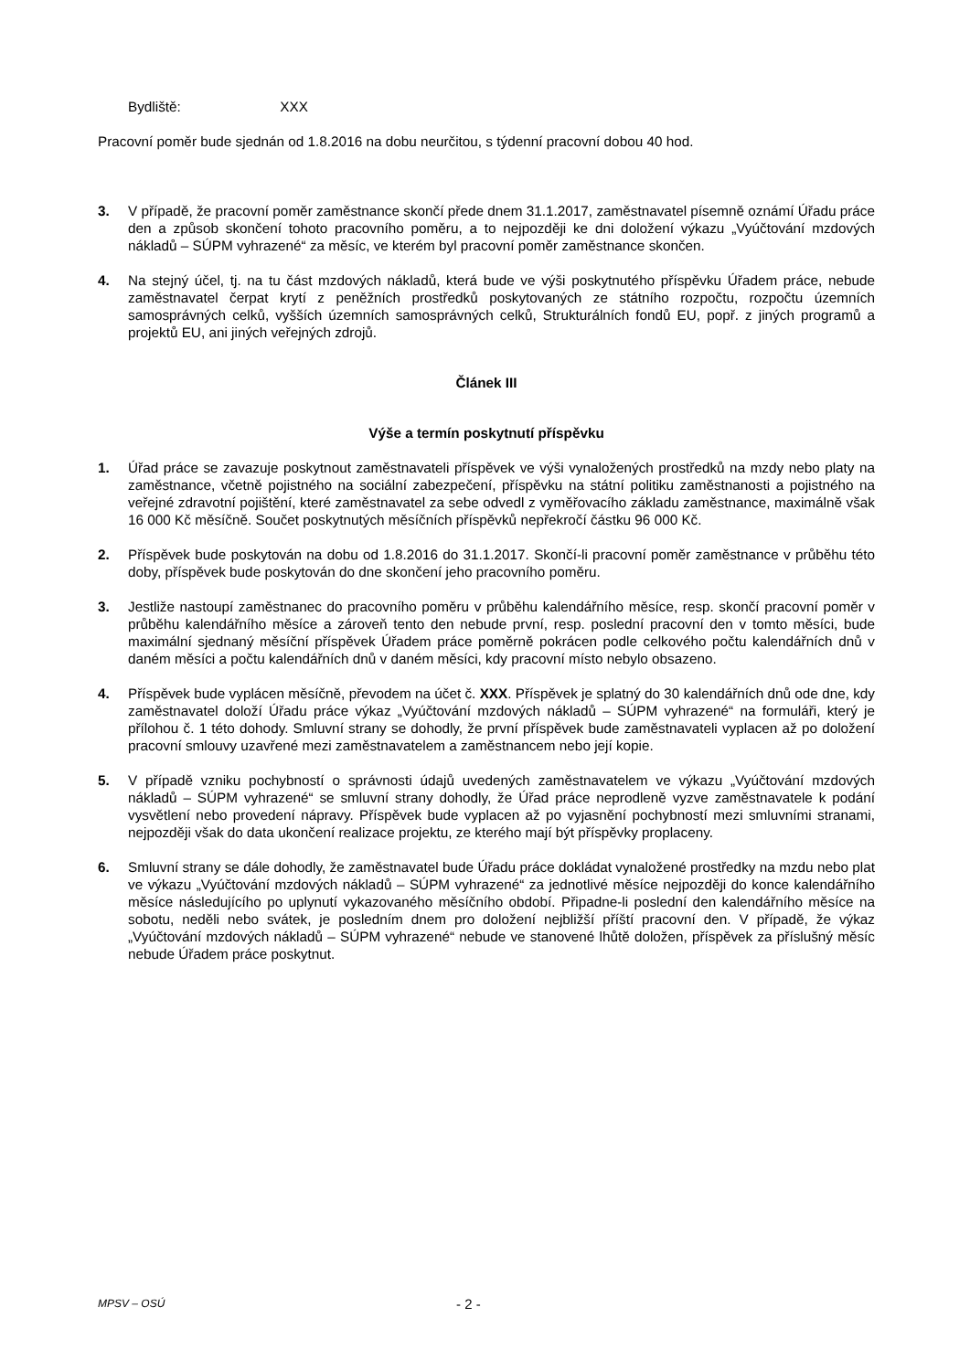Bydliště: XXX
Pracovní poměr bude sjednán od 1.8.2016 na dobu neurčitou, s týdenní pracovní dobou 40 hod.
3. V případě, že pracovní poměr zaměstnance skončí přede dnem 31.1.2017, zaměstnavatel písemně oznámí Úřadu práce den a způsob skončení tohoto pracovního poměru, a to nejpozději ke dni doložení výkazu „Vyúčtování mzdových nákladů – SÚPM vyhrazené“ za měsíc, ve kterém byl pracovní poměr zaměstnance skončen.
4. Na stejný účel, tj. na tu část mzdových nákladů, která bude ve výši poskytnutého příspěvku Úřadem práce, nebude zaměstnavatel čerpat krytí z peněžních prostředků poskytovaných ze státního rozpočtu, rozpočtu územních samosprávných celků, vyšších územních samosprávných celků, Strukturálních fondů EU, popř. z jiných programů a projektů EU, ani jiných veřejných zdrojů.
Článek III
Výše a termín poskytnutí příspěvku
1. Úřad práce se zavazuje poskytnout zaměstnavateli příspěvek ve výši vynaložených prostředků na mzdy nebo platy na zaměstnance, včetně pojistného na sociální zabezpečení, příspěvku na státní politiku zaměstnanosti a pojistného na veřejné zdravotní pojištění, které zaměstnavatel za sebe odvedl z vyměřovacího základu zaměstnance, maximálně však 16 000 Kč měsíčně. Součet poskytnutých měsíčních příspěvků nepřekročí částku 96 000 Kč.
2. Příspěvek bude poskytován na dobu od 1.8.2016 do 31.1.2017. Skončí-li pracovní poměr zaměstnance v průběhu této doby, příspěvek bude poskytován do dne skončení jeho pracovního poměru.
3. Jestliže nastoupí zaměstnanec do pracovního poměru v průběhu kalendářního měsíce, resp. skončí pracovní poměr v průběhu kalendářního měsíce a zároveň tento den nebude první, resp. poslední pracovní den v tomto měsíci, bude maximální sjednaný měsíční příspěvek Úřadem práce poměrně pokrácen podle celkového počtu kalendářních dnů v daném měsíci a počtu kalendářních dnů v daném měsíci, kdy pracovní místo nebylo obsazeno.
4. Příspěvek bude vyplácen měsíčně, převodem na účet č. XXX. Příspěvek je splatný do 30 kalendářních dnů ode dne, kdy zaměstnavatel doloží Úřadu práce výkaz „Vyúčtování mzdových nákladů – SÚPM vyhrazené“ na formuláři, který je přílohou č. 1 této dohody. Smluvní strany se dohodly, že první příspěvek bude zaměstnavateli vyplacen až po doložení pracovní smlouvy uzavřené mezi zaměstnavatelem a zaměstnancem nebo její kopie.
5. V případě vzniku pochybností o správnosti údajů uvedených zaměstnavatelem ve výkazu „Vyúčtování mzdových nákladů – SÚPM vyhrazené“ se smluvní strany dohodly, že Úřad práce neprodleně vyzve zaměstnavatele k podání vysvětlení nebo provedení nápravy. Příspěvek bude vyplacen až po vyjasnění pochybností mezi smluvními stranami, nejpozději však do data ukončení realizace projektu, ze kterého mají být příspěvky proplaceny.
6. Smluvní strany se dále dohodly, že zaměstnavatel bude Úřadu práce dokládat vynaložené prostředky na mzdu nebo plat ve výkazu „Vyúčtování mzdových nákladů – SÚPM vyhrazené“ za jednotlivé měsíce nejpozději do konce kalendářního měsíce následujícího po uplynutí vykazovaného měsíčního období. Připadne-li poslední den kalendářního měsíce na sobotu, neděli nebo svátek, je posledním dnem pro doložení nejbližší příští pracovní den. V případě, že výkaz „Vyúčtování mzdových nákladů – SÚPM vyhrazené“ nebude ve stanovené lhůtě doložen, příspěvek za příslušný měsíc nebude Úřadem práce poskytnut.
MPSV – OSÚ - 2 -